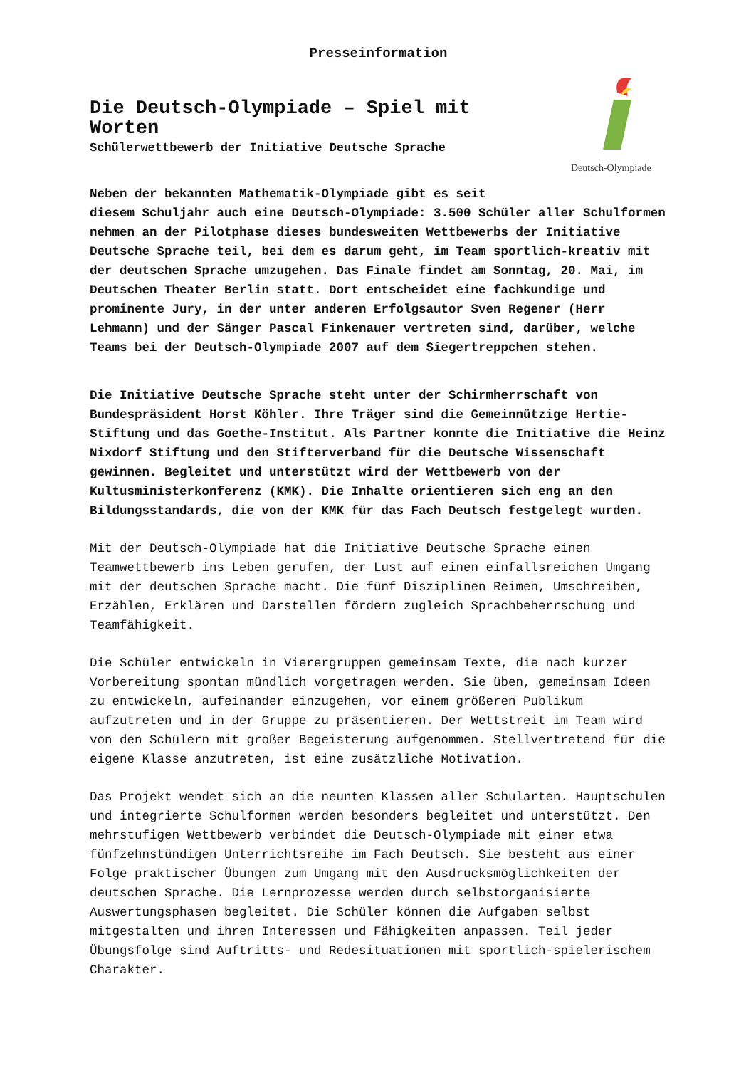Presseinformation
Deutsch-Olympiade
Die Deutsch-Olympiade – Spiel mit Worten
Schülerwettbewerb der Initiative Deutsche Sprache
Neben der bekannten Mathematik-Olympiade gibt es seit
diesem Schuljahr auch eine Deutsch-Olympiade: 3.500 Schüler aller Schulformen nehmen an der Pilotphase dieses bundesweiten Wettbewerbs der Initiative Deutsche Sprache teil, bei dem es darum geht, im Team sportlich-kreativ mit der deutschen Sprache umzugehen. Das Finale findet am Sonntag, 20. Mai, im Deutschen Theater Berlin statt. Dort entscheidet eine fachkundige und prominente Jury, in der unter anderen Erfolgsautor Sven Regener (Herr Lehmann) und der Sänger Pascal Finkenauer vertreten sind, darüber, welche Teams bei der Deutsch-Olympiade 2007 auf dem Siegertreppchen stehen.
Die Initiative Deutsche Sprache steht unter der Schirmherrschaft von Bundespräsident Horst Köhler. Ihre Träger sind die Gemeinnützige Hertie-Stiftung und das Goethe-Institut. Als Partner konnte die Initiative die Heinz Nixdorf Stiftung und den Stifterverband für die Deutsche Wissenschaft gewinnen. Begleitet und unterstützt wird der Wettbewerb von der Kultusministerkonferenz (KMK). Die Inhalte orientieren sich eng an den Bildungsstandards, die von der KMK für das Fach Deutsch festgelegt wurden.
Mit der Deutsch-Olympiade hat die Initiative Deutsche Sprache einen Teamwettbewerb ins Leben gerufen, der Lust auf einen einfallsreichen Umgang mit der deutschen Sprache macht. Die fünf Disziplinen Reimen, Umschreiben, Erzählen, Erklären und Darstellen fördern zugleich Sprachbeherrschung und Teamfähigkeit.
Die Schüler entwickeln in Vierergruppen gemeinsam Texte, die nach kurzer Vorbereitung spontan mündlich vorgetragen werden. Sie üben, gemeinsam Ideen zu entwickeln, aufeinander einzugehen, vor einem größeren Publikum aufzutreten und in der Gruppe zu präsentieren. Der Wettstreit im Team wird von den Schülern mit großer Begeisterung aufgenommen. Stellvertretend für die eigene Klasse anzutreten, ist eine zusätzliche Motivation.
Das Projekt wendet sich an die neunten Klassen aller Schularten. Hauptschulen und integrierte Schulformen werden besonders begleitet und unterstützt. Den mehrstufigen Wettbewerb verbindet die Deutsch-Olympiade mit einer etwa fünfzehnstündigen Unterrichtsreihe im Fach Deutsch. Sie besteht aus einer Folge praktischer Übungen zum Umgang mit den Ausdrucksmöglichkeiten der deutschen Sprache. Die Lernprozesse werden durch selbstorganisierte Auswertungsphasen begleitet. Die Schüler können die Aufgaben selbst mitgestalten und ihren Interessen und Fähigkeiten anpassen. Teil jeder Übungsfolge sind Auftritts- und Redesituationen mit sportlich-spielerischem Charakter.